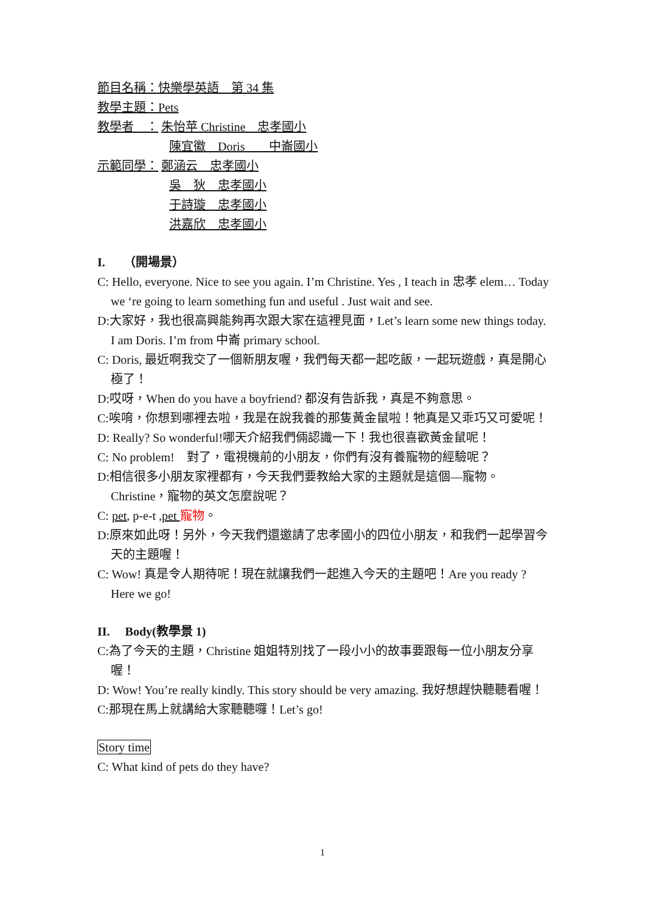節目名稱：快樂學英語　第 34 集
教學主題：Pets
教學者　： 朱怡苹 Christine　忠孝國小
陳宜徽　Doris　　中崙國小
示範同學： 鄭涵云　忠孝國小
吳　狄　忠孝國小
于詩璇　忠孝國小
洪嘉欣　忠孝國小
I.　　（開場景）
C: Hello, everyone. Nice to see you again. I’m Christine. Yes , I teach in 忠孝 elem… Today we ‘re going to learn something fun and useful . Just wait and see.
D:大家好，我也很高興能夠再次跟大家在這裡見面，Let’s learn some new things today. I am Doris. I’m from 中崙 primary school.
C: Doris, 最近啊我交了一個新朋友喔，我們每天都一起吃飯，一起玩遊戲，真是開心極了！
D:哎呀，When do you have a boyfriend? 都沒有告訴我，真是不夠意思。
C:唉唷，你想到哪裡去啦，我是在說我養的那隻黃金鼠啦！牠真是又乖巧又可愛呢！
D: Really? So wonderful!哪天介紹我們倆認識一下！我也很喜歡黃金鼠呢！
C: No problem!　對了，電視機前的小朋友，你們有沒有養寵物的經驗呢？
D:相信很多小朋友家裡都有，今天我們要教給大家的主題就是這個—寵物。Christine，寵物的英文怎麼說呢？
C: pet, p-e-t ,pet 寵物。
D:原來如此呀！另外，今天我們還邀請了忠孝國小的四位小朋友，和我們一起學習今天的主題喔！
C: Wow! 真是令人期待呢！現在就讓我們一起進入今天的主題吧！Are you ready ? Here we go!
II.　 Body(教學景 1)
C:為了今天的主題，Christine 姐姐特別找了一段小小的故事要跟每一位小朋友分享喔！
D: Wow! You’re really kindly. This story should be very amazing. 我好想趕快聽聽看喔！
C:那現在馬上就講給大家聽聽囉！Let’s go!
Story time
C: What kind of pets do they have?
1